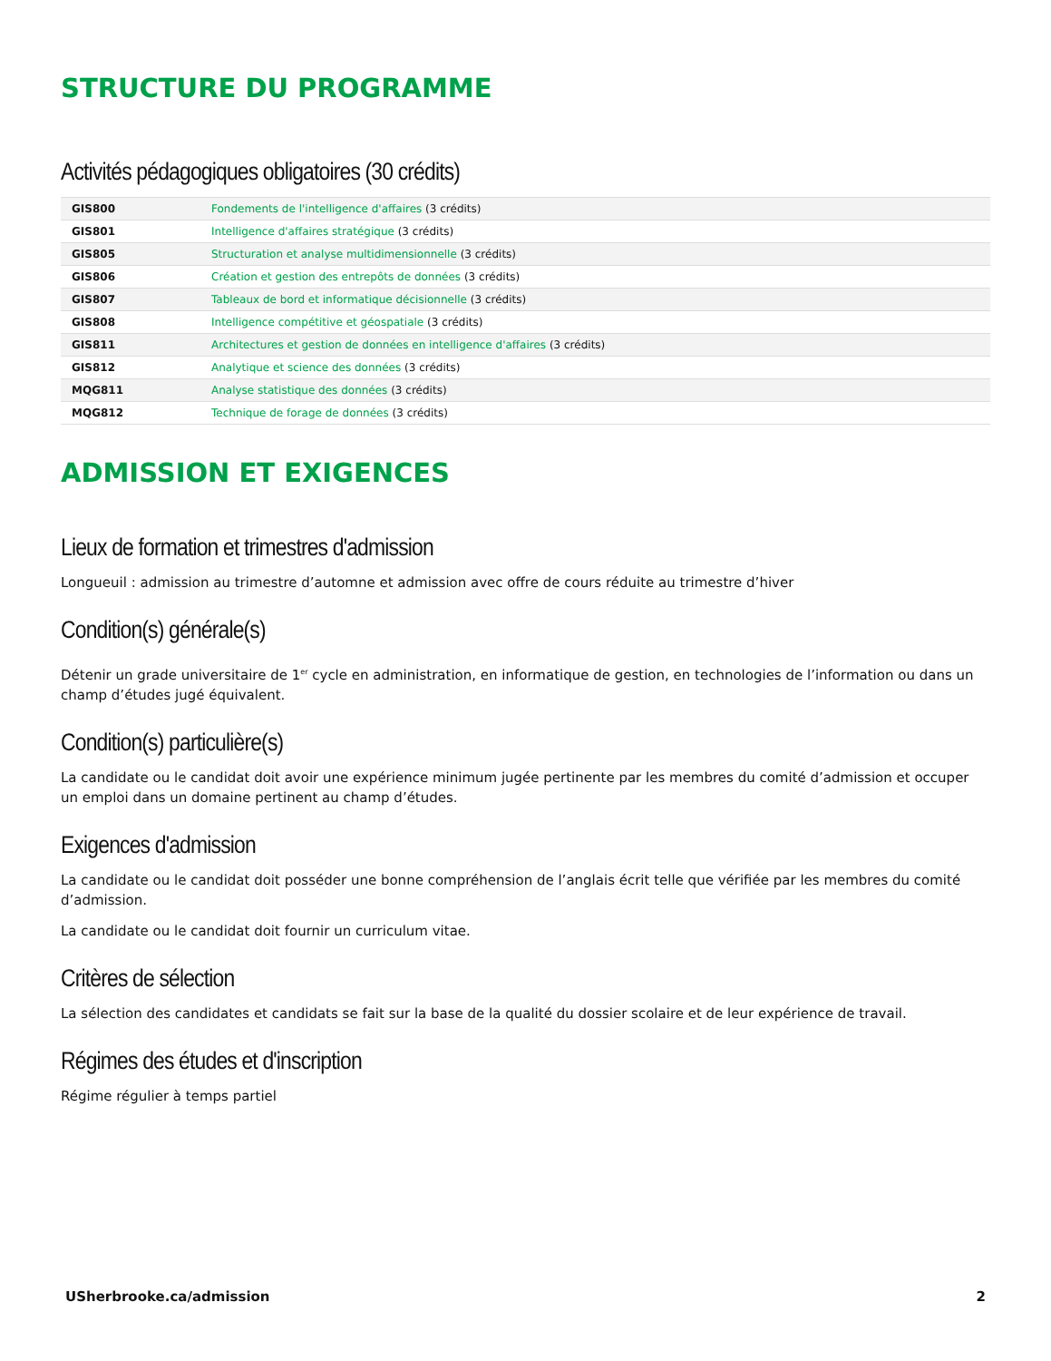STRUCTURE DU PROGRAMME
Activités pédagogiques obligatoires (30 crédits)
| GIS800 | Fondements de l'intelligence d'affaires (3 crédits) |
| GIS801 | Intelligence d'affaires stratégique (3 crédits) |
| GIS805 | Structuration et analyse multidimensionnelle (3 crédits) |
| GIS806 | Création et gestion des entrepôts de données (3 crédits) |
| GIS807 | Tableaux de bord et informatique décisionnelle (3 crédits) |
| GIS808 | Intelligence compétitive et géospatiale (3 crédits) |
| GIS811 | Architectures et gestion de données en intelligence d'affaires (3 crédits) |
| GIS812 | Analytique et science des données (3 crédits) |
| MQG811 | Analyse statistique des données (3 crédits) |
| MQG812 | Technique de forage de données (3 crédits) |
ADMISSION ET EXIGENCES
Lieux de formation et trimestres d'admission
Longueuil : admission au trimestre d’automne et admission avec offre de cours réduite au trimestre d’hiver
Condition(s) générale(s)
Détenir un grade universitaire de 1<sup>er</sup> cycle en administration, en informatique de gestion, en technologies de l’information ou dans un champ d’études jugé équivalent.
Condition(s) particulière(s)
La candidate ou le candidat doit avoir une expérience minimum jugée pertinente par les membres du comité d’admission et occuper un emploi dans un domaine pertinent au champ d’études.
Exigences d'admission
La candidate ou le candidat doit posséder une bonne compréhension de l’anglais écrit telle que vérifiée par les membres du comité d’admission.
La candidate ou le candidat doit fournir un curriculum vitae.
Critères de sélection
La sélection des candidates et candidats se fait sur la base de la qualité du dossier scolaire et de leur expérience de travail.
Régimes des études et d'inscription
Régime régulier à temps partiel
USherbrooke.ca/admission 2